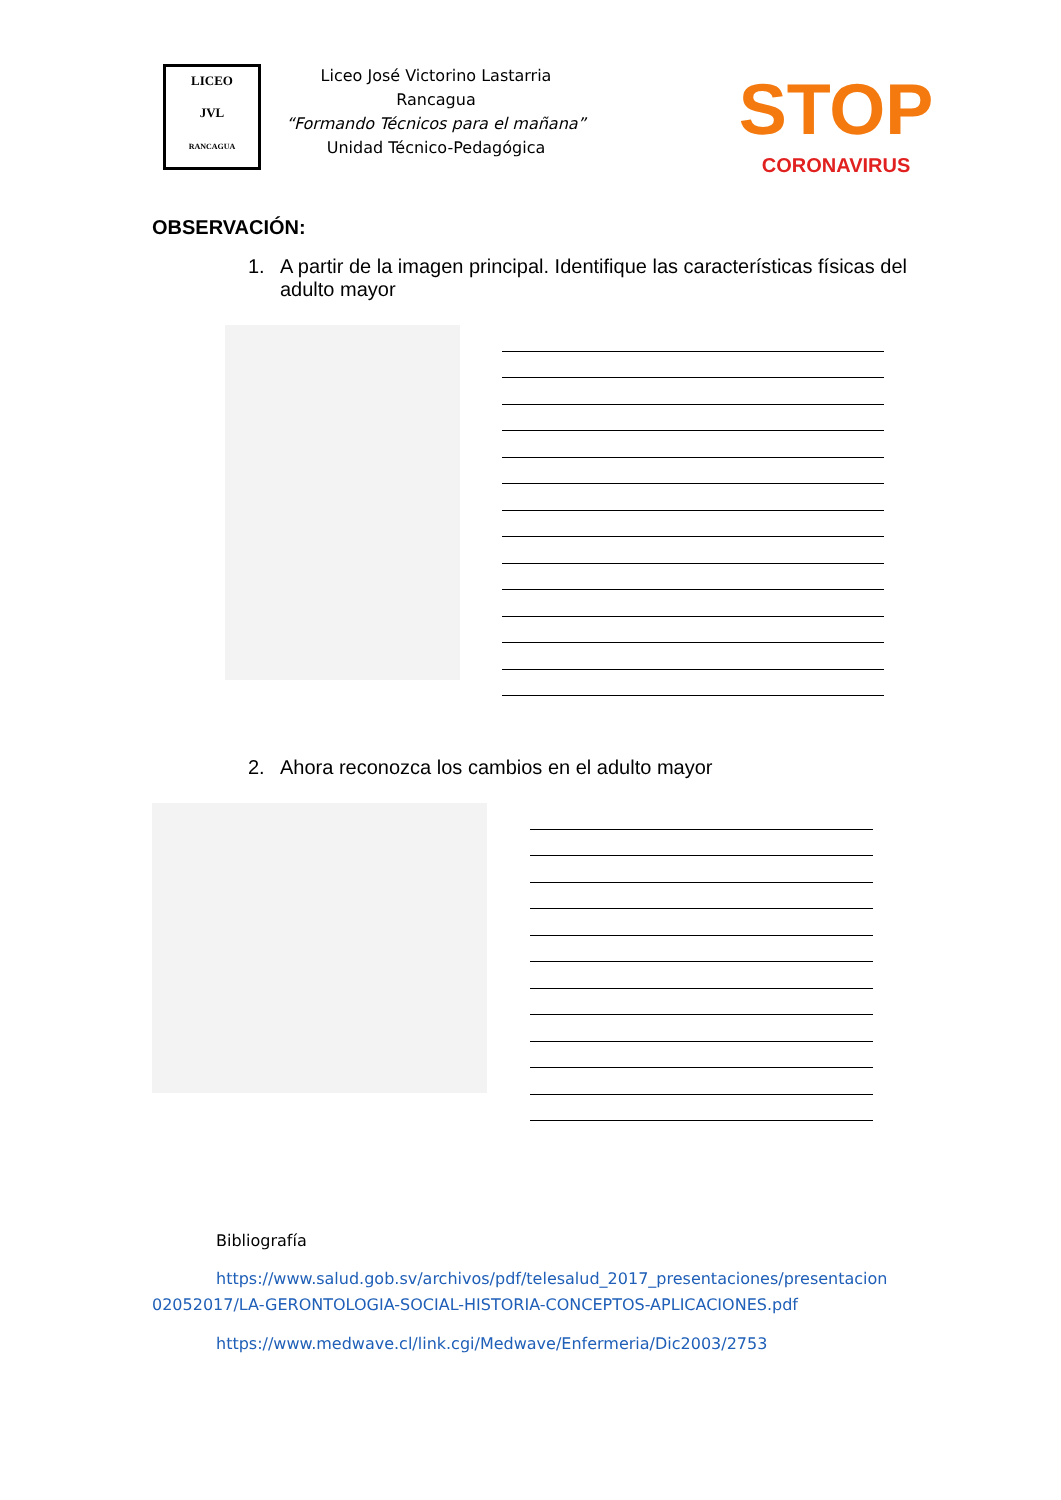LICEO
JVL
RANCAGUA
Liceo José Victorino Lastarria
Rancagua
“Formando Técnicos para el mañana”
Unidad Técnico-Pedagógica
STOP
CORONAVIRUS
OBSERVACIÓN:
1. A partir de la imagen principal. Identifique las características físicas del adulto mayor
2. Ahora reconozca los cambios en el adulto mayor
Bibliografía
https://www.salud.gob.sv/archivos/pdf/telesalud_2017_presentaciones/presentacion 02052017/LA-GERONTOLOGIA-SOCIAL-HISTORIA-CONCEPTOS-APLICACIONES.pdf
https://www.medwave.cl/link.cgi/Medwave/Enfermeria/Dic2003/2753